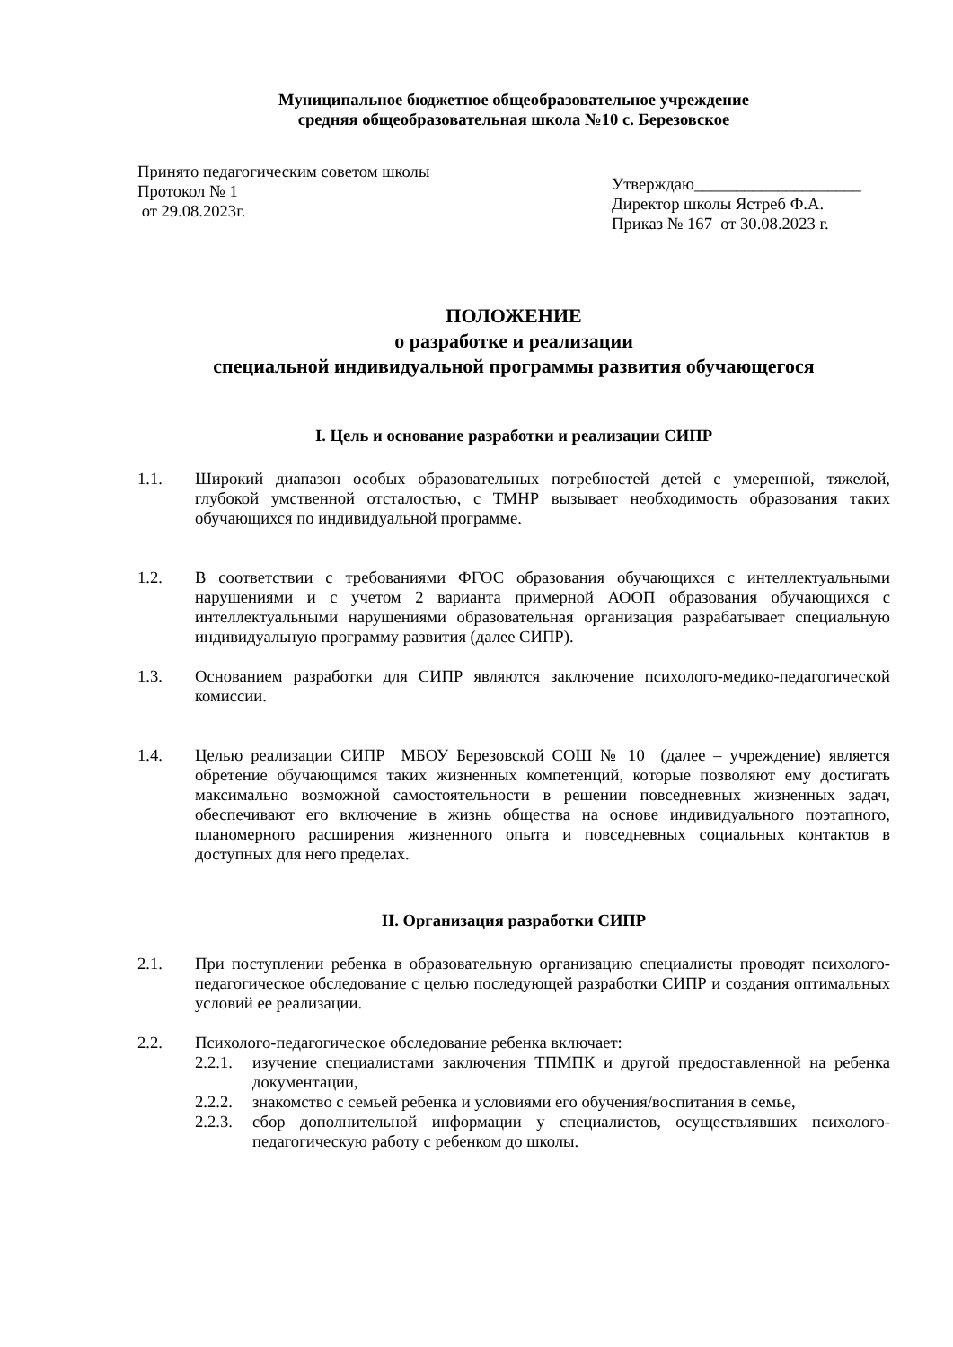Муниципальное бюджетное общеобразовательное учреждение
средняя общеобразовательная школа №10 с. Березовское
Принято педагогическим советом школы
Протокол № 1
от 29.08.2023г.
Утверждаю____________________
Директор школы Ястреб Ф.А.
Приказ № 167 от 30.08.2023 г.
ПОЛОЖЕНИЕ
о разработке и реализации
специальной индивидуальной программы развития обучающегося
I. Цель и основание разработки и реализации СИПР
1.1. Широкий диапазон особых образовательных потребностей детей с умеренной, тяжелой, глубокой умственной отсталостью, с ТМНР вызывает необходимость образования таких обучающихся по индивидуальной программе.
1.2. В соответствии с требованиями ФГОС образования обучающихся с интеллектуальными нарушениями и с учетом 2 варианта примерной АООП образования обучающихся с интеллектуальными нарушениями образовательная организация разрабатывает специальную индивидуальную программу развития (далее СИПР).
1.3. Основанием разработки для СИПР являются заключение психолого-медико-педагогической комиссии.
1.4. Целью реализации СИПР МБОУ Березовской СОШ № 10 (далее – учреждение) является обретение обучающимся таких жизненных компетенций, которые позволяют ему достигать максимально возможной самостоятельности в решении повседневных жизненных задач, обеспечивают его включение в жизнь общества на основе индивидуального поэтапного, планомерного расширения жизненного опыта и повседневных социальных контактов в доступных для него пределах.
II. Организация разработки СИПР
2.1. При поступлении ребенка в образовательную организацию специалисты проводят психолого-педагогическое обследование с целью последующей разработки СИПР и создания оптимальных условий ее реализации.
2.2. Психолого-педагогическое обследование ребенка включает:
2.2.1.
изучение специалистами заключения ТПМПК и другой предоставленной на ребенка документации,
2.2.2.
знакомство с семьей ребенка и условиями его обучения/воспитания в семье,
2.2.3.
сбор дополнительной информации у специалистов, осуществлявших психолого-педагогическую работу с ребенком до школы.